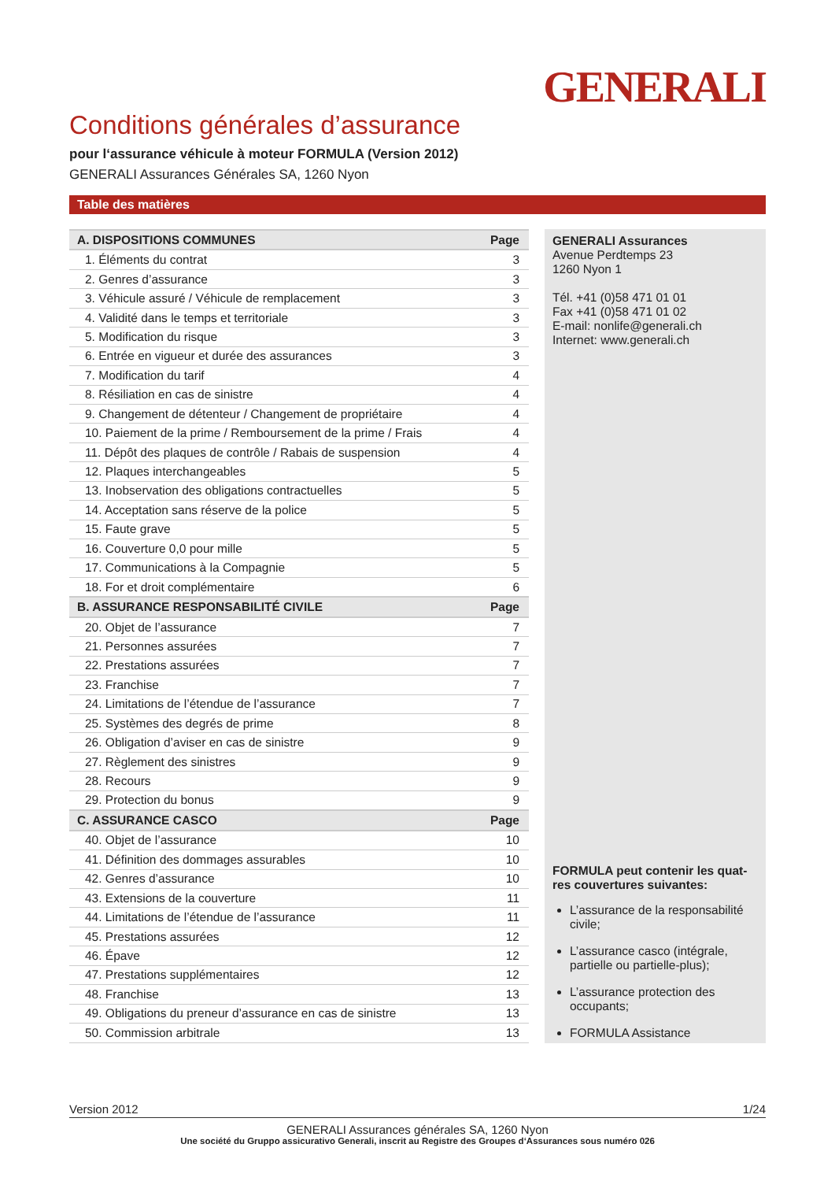GENERALI
Conditions générales d’assurance
pour l‘assurance véhicule à moteur FORMULA (Version 2012)
GENERALI Assurances Générales SA, 1260 Nyon
Table des matières
| A. DISPOSITIONS COMMUNES | Page |
| --- | --- |
| 1. Éléments du contrat | 3 |
| 2. Genres d’assurance | 3 |
| 3. Véhicule assuré / Véhicule de remplacement | 3 |
| 4. Validité dans le temps et territoriale | 3 |
| 5. Modification du risque | 3 |
| 6. Entrée en vigueur et durée des assurances | 3 |
| 7. Modification du tarif | 4 |
| 8. Résiliation en cas de sinistre | 4 |
| 9. Changement de détenteur / Changement de propriétaire | 4 |
| 10. Paiement de la prime / Remboursement de la prime / Frais | 4 |
| 11. Dépôt des plaques de contrôle / Rabais de suspension | 4 |
| 12. Plaques interchangeables | 5 |
| 13. Inobservation des obligations contractuelles | 5 |
| 14. Acceptation sans réserve de la police | 5 |
| 15. Faute grave | 5 |
| 16. Couverture 0,0 pour mille | 5 |
| 17. Communications à la Compagnie | 5 |
| 18. For et droit complémentaire | 6 |
| B. ASSURANCE RESPONSABILITÉ CIVILE | Page |
| 20. Objet de l’assurance | 7 |
| 21. Personnes assurées | 7 |
| 22. Prestations assurées | 7 |
| 23. Franchise | 7 |
| 24. Limitations de l’étendue de l’assurance | 7 |
| 25. Systèmes des degrés de prime | 8 |
| 26. Obligation d’aviser en cas de sinistre | 9 |
| 27. Règlement des sinistres | 9 |
| 28. Recours | 9 |
| 29. Protection du bonus | 9 |
| C. ASSURANCE CASCO | Page |
| 40. Objet de l’assurance | 10 |
| 41. Définition des dommages assurables | 10 |
| 42. Genres d’assurance | 10 |
| 43. Extensions de la couverture | 11 |
| 44. Limitations de l’étendue de l’assurance | 11 |
| 45. Prestations assurées | 12 |
| 46. Épave | 12 |
| 47. Prestations supplémentaires | 12 |
| 48. Franchise | 13 |
| 49. Obligations du preneur d’assurance en cas de sinistre | 13 |
| 50. Commission arbitrale | 13 |
GENERALI Assurances
Avenue Perdtemps 23
1260 Nyon 1
Tél. +41 (0)58 471 01 01
Fax +41 (0)58 471 01 02
E-mail: nonlife@generali.ch
Internet: www.generali.ch
FORMULA peut contenir les quat-res couvertures suivantes:
L’assurance de la responsabilité civile;
L’assurance casco (intégrale, partielle ou partielle-plus);
L’assurance protection des occupants;
FORMULA Assistance
Version 2012 1/24
GENERALI Assurances générales SA, 1260 Nyon
Une société du Gruppo assicurativo Generali, inscrit au Registre des Groupes d‘Assurances sous numéro 026